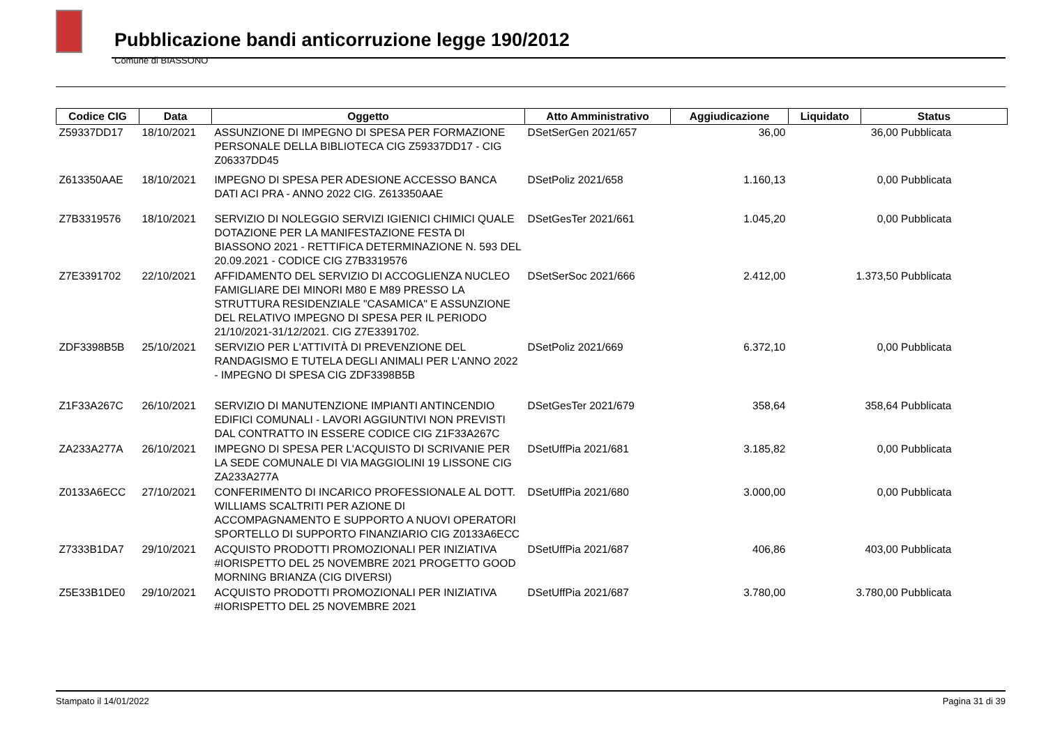Pubblicazione bandi anticorruzione legge 190/2012
Comune di BIASSONO
| Codice CIG | Data | Oggetto | Atto Amministrativo | Aggiudicazione | Liquidato | Status |
| --- | --- | --- | --- | --- | --- | --- |
| Z59337DD17 | 18/10/2021 | ASSUNZIONE DI IMPEGNO DI SPESA PER FORMAZIONE PERSONALE DELLA BIBLIOTECA CIG Z59337DD17 - CIG Z06337DD45 | DSetSerGen 2021/657 | 36,00 | 36,00 Pubblicata | |
| Z613350AAE | 18/10/2021 | IMPEGNO DI SPESA PER ADESIONE ACCESSO BANCA DATI ACI PRA - ANNO 2022 CIG. Z613350AAE | DSetPoliz 2021/658 | 1.160,13 | 0,00 Pubblicata | |
| Z7B3319576 | 18/10/2021 | SERVIZIO DI NOLEGGIO SERVIZI IGIENICI CHIMICI QUALE DOTAZIONE PER LA MANIFESTAZIONE FESTA DI BIASSONO 2021 - RETTIFICA DETERMINAZIONE N. 593 DEL 20.09.2021 - CODICE CIG Z7B3319576 | DSetGesTer 2021/661 | 1.045,20 | 0,00 Pubblicata | |
| Z7E3391702 | 22/10/2021 | AFFIDAMENTO DEL SERVIZIO DI ACCOGLIENZA NUCLEO FAMIGLIARE DEI MINORI M80 E M89 PRESSO LA STRUTTURA RESIDENZIALE "CASAMICA" E ASSUNZIONE DEL RELATIVO IMPEGNO DI SPESA PER IL PERIODO 21/10/2021-31/12/2021. CIG Z7E3391702. | DSetSerSoc 2021/666 | 2.412,00 | 1.373,50 Pubblicata | |
| ZDF3398B5B | 25/10/2021 | SERVIZIO PER L'ATTIVITÀ DI PREVENZIONE DEL RANDAGISMO E TUTELA DEGLI ANIMALI PER L'ANNO 2022 - IMPEGNO DI SPESA CIG ZDF3398B5B | DSetPoliz 2021/669 | 6.372,10 | 0,00 Pubblicata | |
| Z1F33A267C | 26/10/2021 | SERVIZIO DI MANUTENZIONE IMPIANTI ANTINCENDIO EDIFICI COMUNALI - LAVORI AGGIUNTIVI NON PREVISTI DAL CONTRATTO IN ESSERE CODICE CIG Z1F33A267C | DSetGesTer 2021/679 | 358,64 | 358,64 Pubblicata | |
| ZA233A277A | 26/10/2021 | IMPEGNO DI SPESA PER L'ACQUISTO DI SCRIVANIE PER LA SEDE COMUNALE DI VIA MAGGIOLINI 19 LISSONE CIG ZA233A277A | DSetUffPia 2021/681 | 3.185,82 | 0,00 Pubblicata | |
| Z0133A6ECC | 27/10/2021 | CONFERIMENTO DI INCARICO PROFESSIONALE AL DOTT. WILLIAMS SCALTRITI PER AZIONE DI ACCOMPAGNAMENTO E SUPPORTO A NUOVI OPERATORI SPORTELLO DI SUPPORTO FINANZIARIO CIG Z0133A6ECC | DSetUffPia 2021/680 | 3.000,00 | 0,00 Pubblicata | |
| Z7333B1DA7 | 29/10/2021 | ACQUISTO PRODOTTI PROMOZIONALI PER INIZIATIVA #IORISPETTO DEL 25 NOVEMBRE 2021 PROGETTO GOOD MORNING BRIANZA (CIG DIVERSI) | DSetUffPia 2021/687 | 406,86 | 403,00 Pubblicata | |
| Z5E33B1DE0 | 29/10/2021 | ACQUISTO PRODOTTI PROMOZIONALI PER INIZIATIVA #IORISPETTO DEL 25 NOVEMBRE 2021 | DSetUffPia 2021/687 | 3.780,00 | 3.780,00 Pubblicata | |
Stampato il 14/01/2022 Pagina 31 di 39